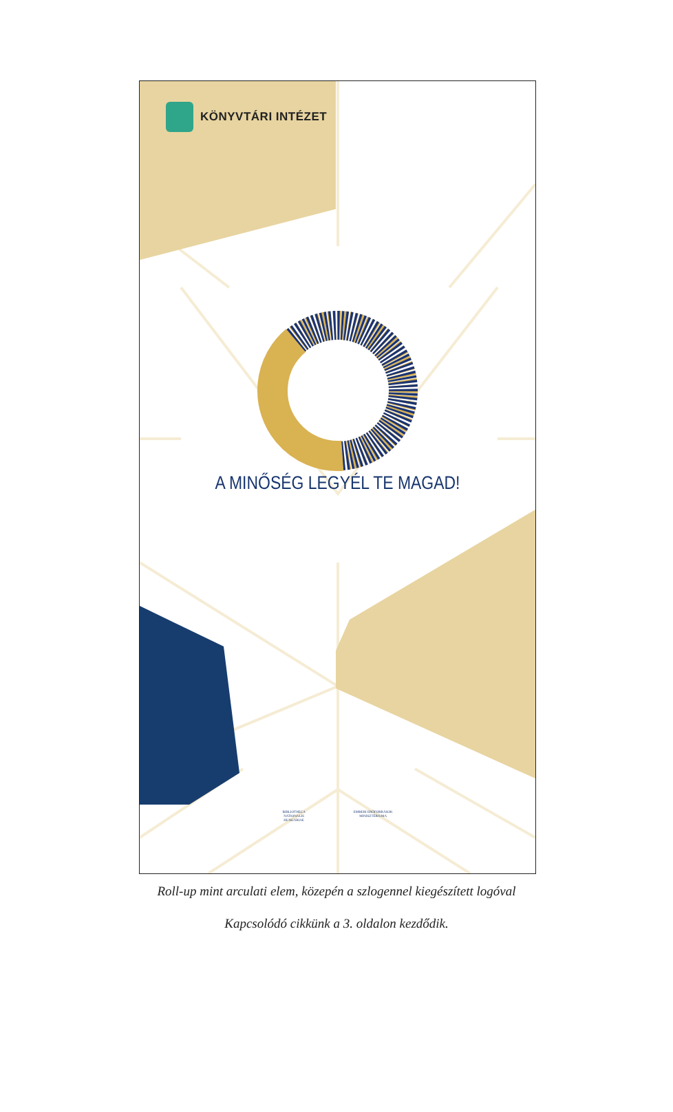KÖNYVTÁRI INTÉZET
A MINŐSÉG LEGYÉL TE MAGAD!
BIBLIOTHECA
NATIONALIS
HUNGARIAE
EMBERI ERŐFORRÁSOK
MINISZTÉRIUMA
Roll-up mint arculati elem, közepén a szlogennel kiegészített logóval
Kapcsolódó cikkünk a 3. oldalon kezdődik.